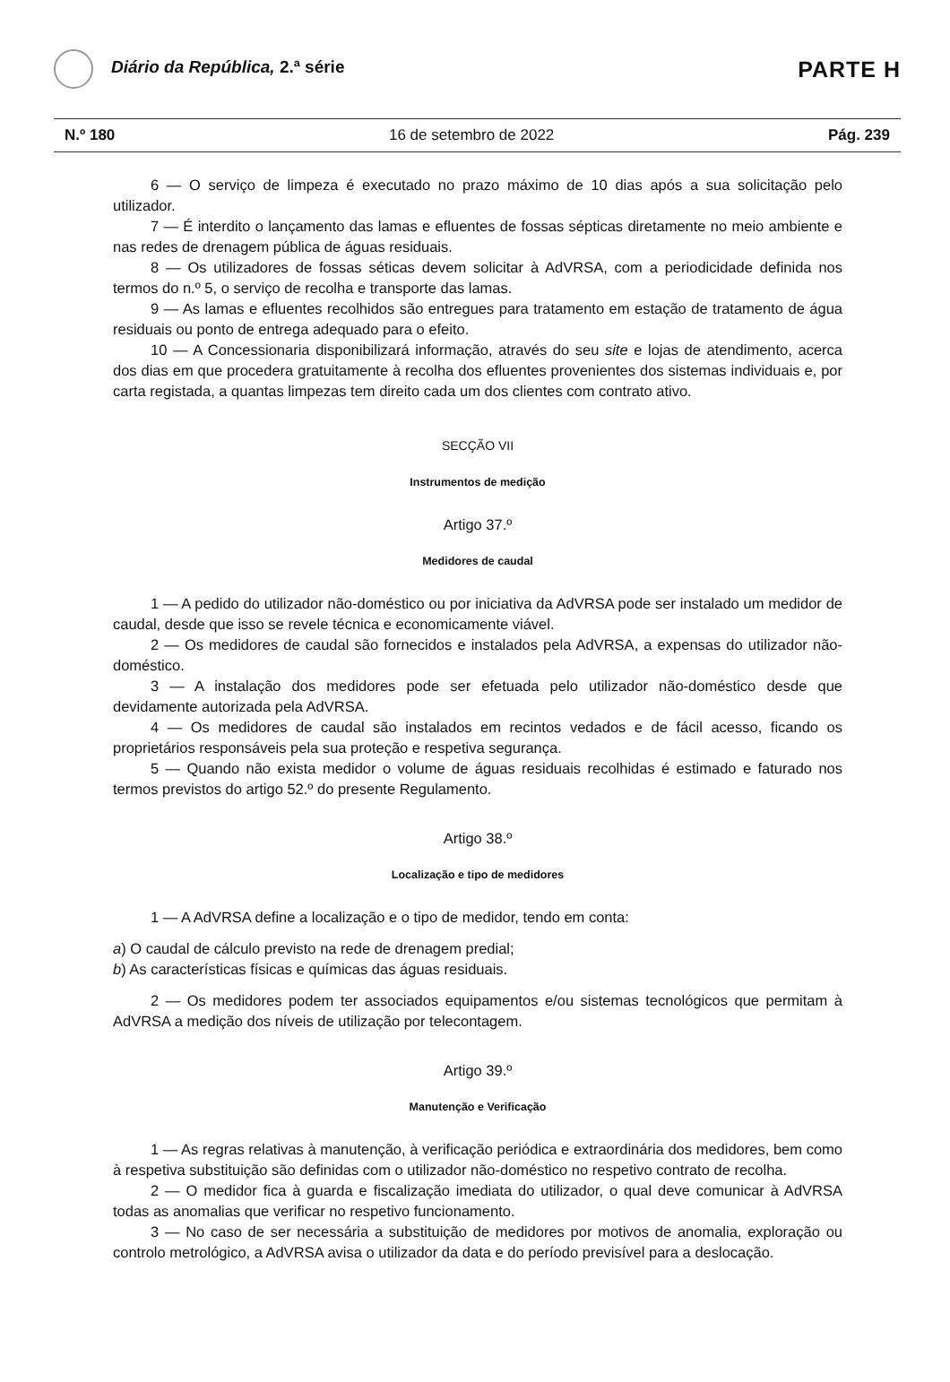Diário da República, 2.ª série
PARTE H
N.º 180 16 de setembro de 2022 Pág. 239
6 — O serviço de limpeza é executado no prazo máximo de 10 dias após a sua solicitação pelo utilizador.
7 — É interdito o lançamento das lamas e efluentes de fossas sépticas diretamente no meio ambiente e nas redes de drenagem pública de águas residuais.
8 — Os utilizadores de fossas séticas devem solicitar à AdVRSA, com a periodicidade definida nos termos do n.º 5, o serviço de recolha e transporte das lamas.
9 — As lamas e efluentes recolhidos são entregues para tratamento em estação de tratamento de água residuais ou ponto de entrega adequado para o efeito.
10 — A Concessionaria disponibilizará informação, através do seu site e lojas de atendimento, acerca dos dias em que procedera gratuitamente à recolha dos efluentes provenientes dos sistemas individuais e, por carta registada, a quantas limpezas tem direito cada um dos clientes com contrato ativo.
SECÇÃO VII
Instrumentos de medição
Artigo 37.º
Medidores de caudal
1 — A pedido do utilizador não-doméstico ou por iniciativa da AdVRSA pode ser instalado um medidor de caudal, desde que isso se revele técnica e economicamente viável.
2 — Os medidores de caudal são fornecidos e instalados pela AdVRSA, a expensas do utilizador não-doméstico.
3 — A instalação dos medidores pode ser efetuada pelo utilizador não-doméstico desde que devidamente autorizada pela AdVRSA.
4 — Os medidores de caudal são instalados em recintos vedados e de fácil acesso, ficando os proprietários responsáveis pela sua proteção e respetiva segurança.
5 — Quando não exista medidor o volume de águas residuais recolhidas é estimado e faturado nos termos previstos do artigo 52.º do presente Regulamento.
Artigo 38.º
Localização e tipo de medidores
1 — A AdVRSA define a localização e o tipo de medidor, tendo em conta:
a) O caudal de cálculo previsto na rede de drenagem predial;
b) As características físicas e químicas das águas residuais.
2 — Os medidores podem ter associados equipamentos e/ou sistemas tecnológicos que permitam à AdVRSA a medição dos níveis de utilização por telecontagem.
Artigo 39.º
Manutenção e Verificação
1 — As regras relativas à manutenção, à verificação periódica e extraordinária dos medidores, bem como à respetiva substituição são definidas com o utilizador não-doméstico no respetivo contrato de recolha.
2 — O medidor fica à guarda e fiscalização imediata do utilizador, o qual deve comunicar à AdVRSA todas as anomalias que verificar no respetivo funcionamento.
3 — No caso de ser necessária a substituição de medidores por motivos de anomalia, exploração ou controlo metrológico, a AdVRSA avisa o utilizador da data e do período previsível para a deslocação.